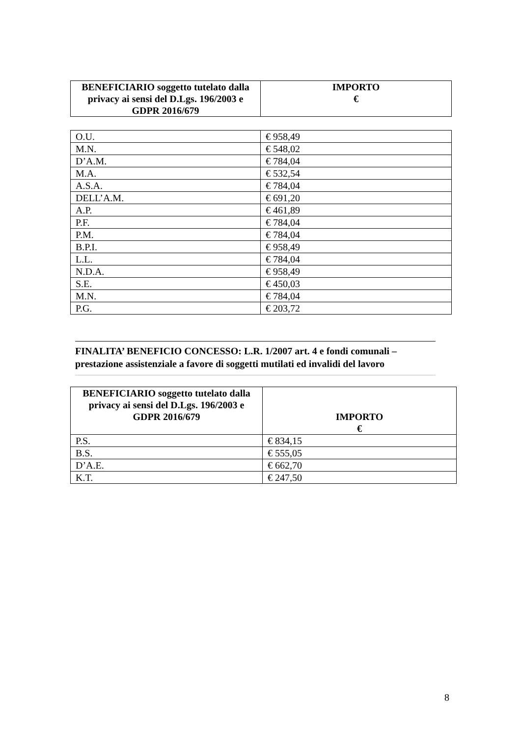| BENEFICIARIO soggetto tutelato dalla privacy ai sensi del D.Lgs. 196/2003 e GDPR 2016/679 | IMPORTO € |
| --- | --- |
| O.U. | € 958,49 |
| M.N. | € 548,02 |
| D’A.M. | € 784,04 |
| M.A. | € 532,54 |
| A.S.A. | € 784,04 |
| DELL’A.M. | € 691,20 |
| A.P. | € 461,89 |
| P.F. | € 784,04 |
| P.M. | € 784,04 |
| B.P.I. | € 958,49 |
| L.L. | € 784,04 |
| N.D.A. | € 958,49 |
| S.E. | € 450,03 |
| M.N. | € 784,04 |
| P.G. | € 203,72 |
FINALITA’ BENEFICIO CONCESSO: L.R. 1/2007 art. 4 e fondi comunali – prestazione assistenziale a favore di soggetti mutilati ed invalidi del lavoro
| BENEFICIARIO soggetto tutelato dalla privacy ai sensi del D.Lgs. 196/2003 e GDPR 2016/679 | IMPORTO € |
| --- | --- |
| P.S. | € 834,15 |
| B.S. | € 555,05 |
| D’A.E. | € 662,70 |
| K.T. | € 247,50 |
8